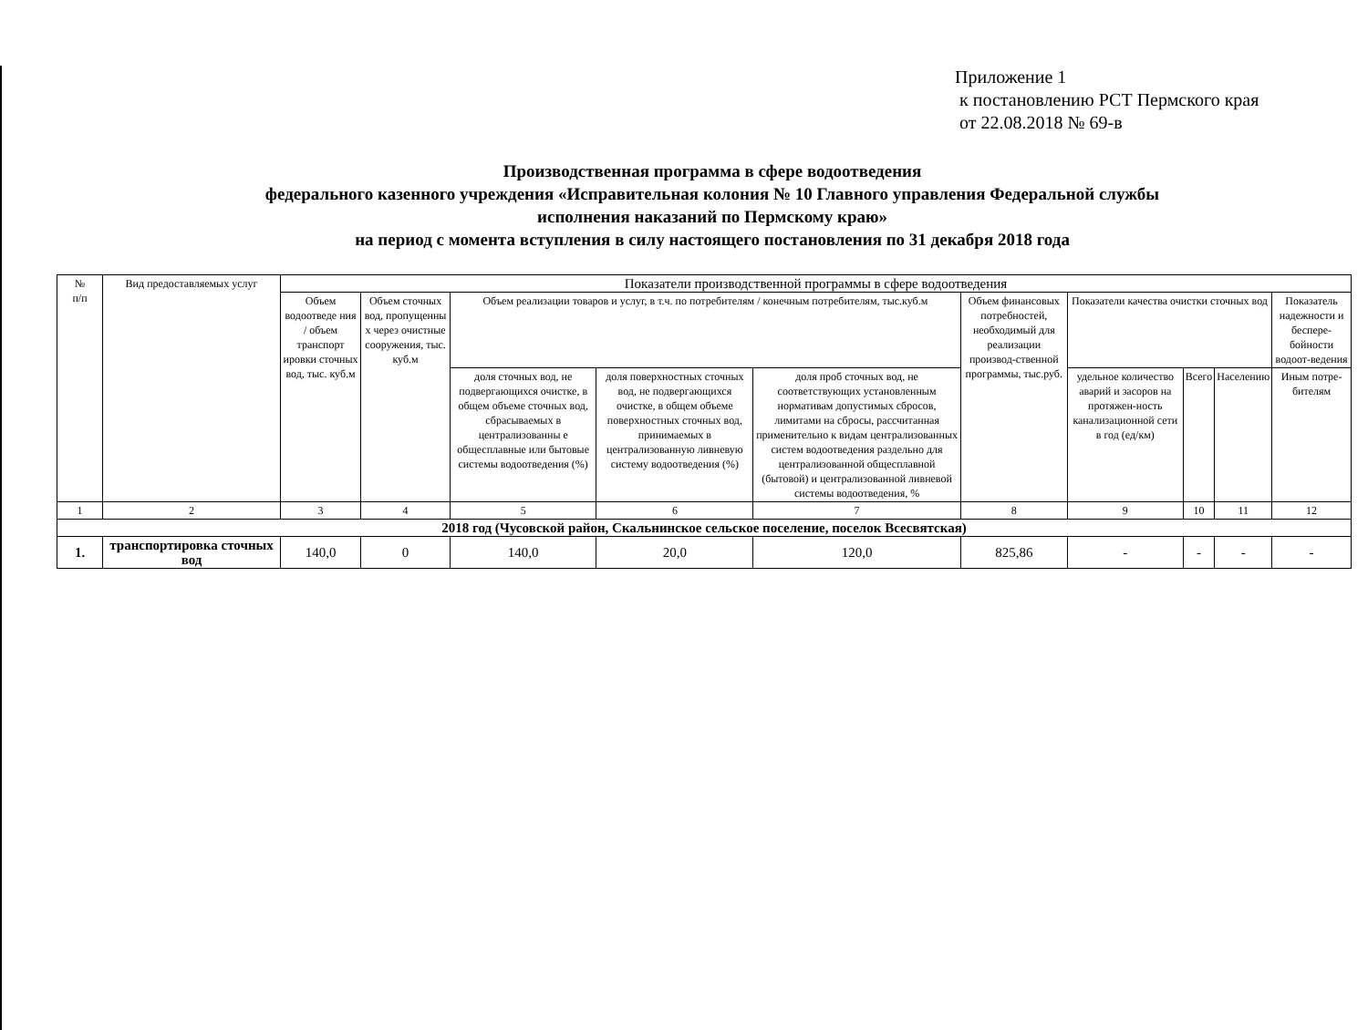Приложение 1
к постановлению РСТ Пермского края
от 22.08.2018 № 69-в
Производственная программа в сфере водоотведения
федерального казенного учреждения «Исправительная колония № 10 Главного управления Федеральной службы
исполнения наказаний по Пермскому краю»
на период с момента вступления в силу настоящего постановления по 31 декабря 2018 года
| № п/п | Вид предоставляемых услуг | Показатели производственной программы в сфере водоотведения | | | | | | | | | | |
| --- | --- | --- | --- | --- | --- | --- | --- | --- | --- | --- | --- | --- |
| | | Объем водоотведе ния / объем транспорт ировки сточных вод, тыс. куб.м | Объем сточных вод, пропущенны х через очистные сооружения, тыс. куб.м | Объем реализации товаров и услуг, в т.ч. по потребителям / конечным потребителям, тыс.куб.м | | | Объем финансовых потребностей, необходимый для реализации производ-ственной программы, тыс.руб. | Показатели качества очистки сточных вод | | | Показатель надежности и беспере-бойности водоот-ведения | |
| | | | | | | | | доля сточных вод, не подвергающихся очистке, в общем объеме сточных вод, сбрасываемых в централизованны е общесплавные или бытовые системы водоотведения (%) | доля поверхностных сточных вод, не подвергающихся очистке, в общем объеме поверхностных сточных вод, принимаемых в централизованную ливневую систему водоотведения (%) | доля проб сточных вод, не соответствующих установленным нормативам допустимых сбросов, лимитами на сбросы, рассчитанная применительно к видам централизованных систем водоотведения раздельно для централизованной общесплавной (бытовой) и централизованной ливневой системы водоотведения, % | удельное количество аварий и засоров на протяжен-ность канализационной сети в год (ед/км) | |
| | | | | | Всего | Населению | | | | | | Иным потре-бителям |
| 1 | 2 | 3 | 4 | 5 | 6 | 7 | 8 | 9 | 10 | 11 | 12 | |
| 2018 год (Чусовской район, Скальнинское сельское поселение, поселок Всесвятская) | | | | | | | | | | | | |
| 1. | транспортировка сточных вод | 140,0 | 0 | 140,0 | 20,0 | 120,0 | 825,86 | - | - | - | - | |